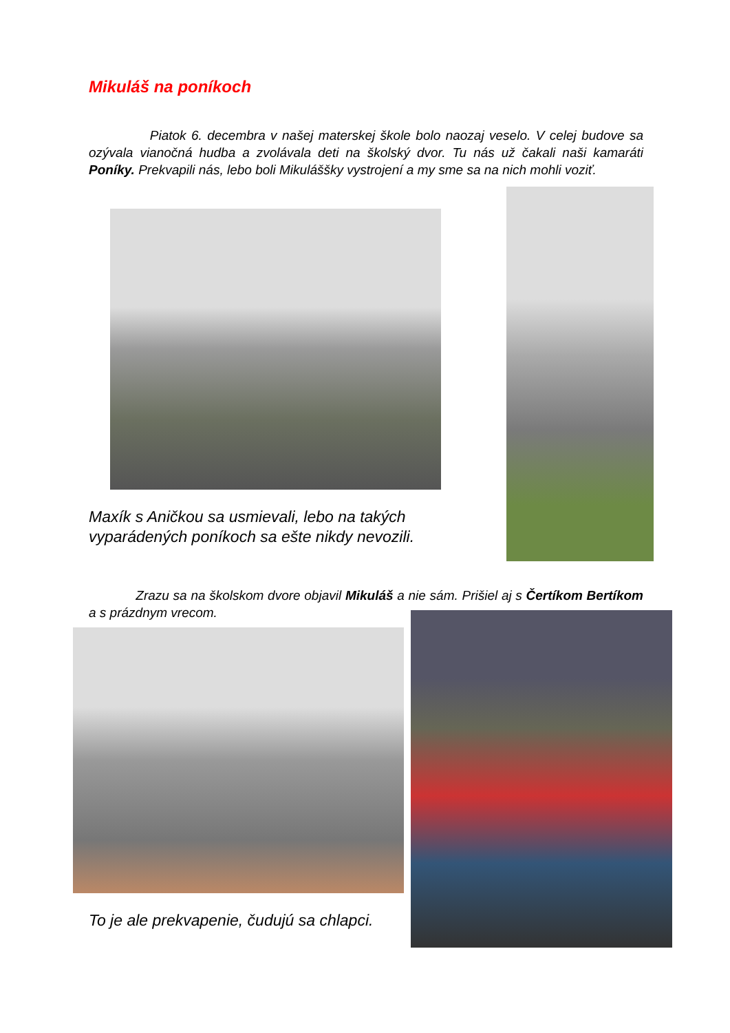Mikuláš na poníkoch
Piatok 6. decembra v našej materskej škole bolo naozaj veselo. V celej budove sa ozývala vianočná hudba a zvolávala deti na školský dvor. Tu nás už čakali naši kamaráti Poníky. Prekvapili nás, lebo boli Mikuláššky vystrojení a my sme sa na nich mohli voziť.
Maxík s Aničkou sa usmievali, lebo na takých
vyparádených poníkoch sa ešte nikdy nevozili.
Zrazu sa na školskom dvore objavil Mikuláš a nie sám. Prišiel aj s Čertíkom Bertíkom a s prázdnym vrecom.
To je ale prekvapenie, čudujú sa chlapci.